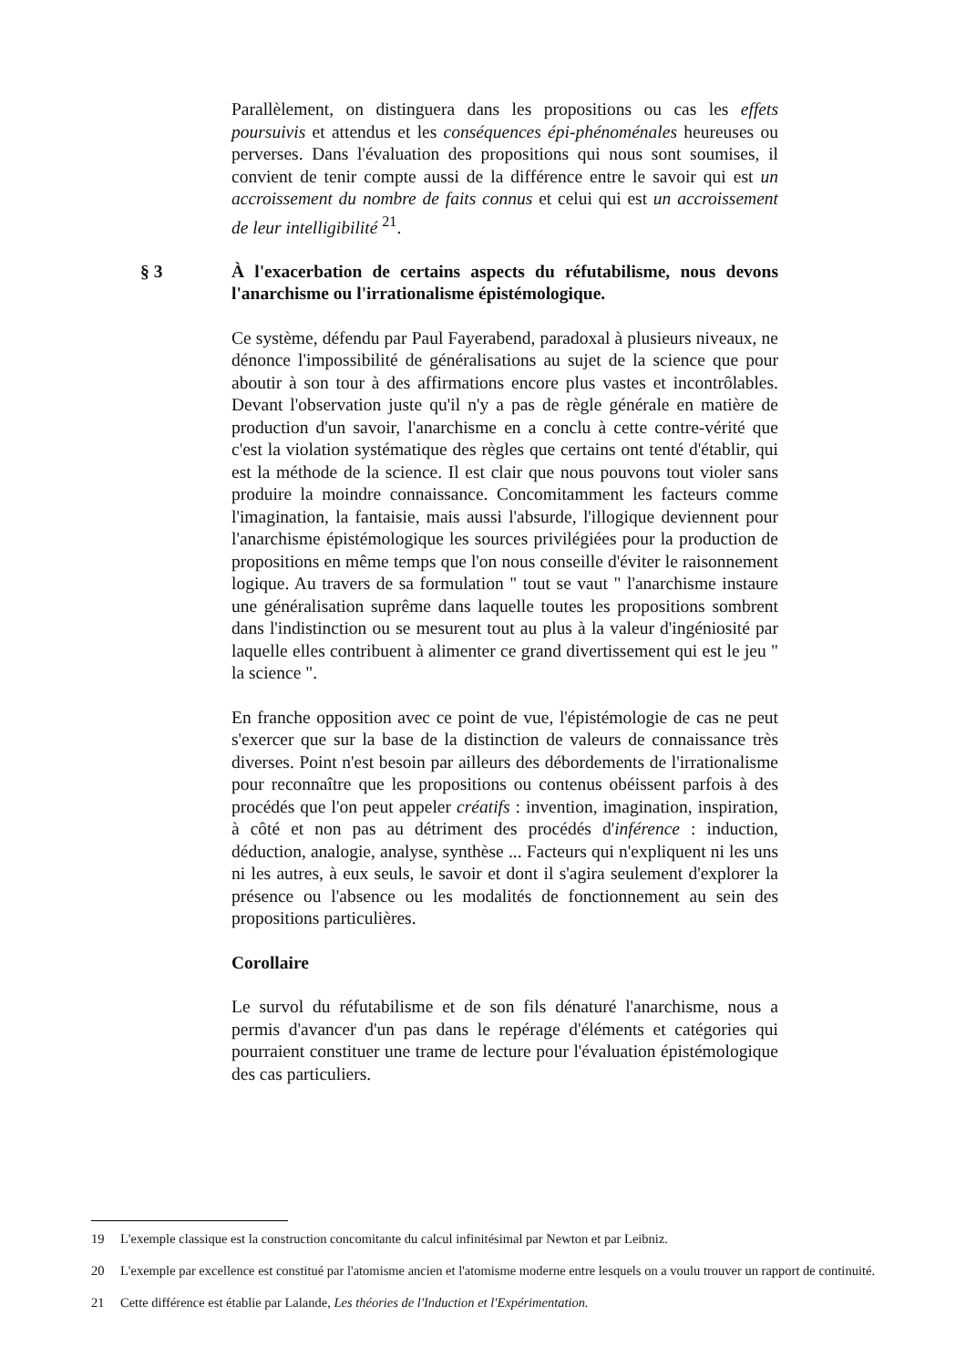Parallèlement, on distinguera dans les propositions ou cas les effets poursuivis et attendus et les conséquences épi-phénoménales heureuses ou perverses. Dans l'évaluation des propositions qui nous sont soumises, il convient de tenir compte aussi de la différence entre le savoir qui est un accroissement du nombre de faits connus et celui qui est un accroissement de leur intelligibilité <sup>21</sup>.
§ 3 À l'exacerbation de certains aspects du réfutabilisme, nous devons l'anarchisme ou l'irrationalisme épistémologique.
Ce système, défendu par Paul Fayerabend, paradoxal à plusieurs niveaux, ne dénonce l'impossibilité de généralisations au sujet de la science que pour aboutir à son tour à des affirmations encore plus vastes et incontrôlables. Devant l'observation juste qu'il n'y a pas de règle générale en matière de production d'un savoir, l'anarchisme en a conclu à cette contre-vérité que c'est la violation systématique des règles que certains ont tenté d'établir, qui est la méthode de la science. Il est clair que nous pouvons tout violer sans produire la moindre connaissance. Concomitamment les facteurs comme l'imagination, la fantaisie, mais aussi l'absurde, l'illogique deviennent pour l'anarchisme épistémologique les sources privilégiées pour la production de propositions en même temps que l'on nous conseille d'éviter le raisonnement logique. Au travers de sa formulation " tout se vaut " l'anarchisme instaure une généralisation suprême dans laquelle toutes les propositions sombrent dans l'indistinction ou se mesurent tout au plus à la valeur d'ingéniosité par laquelle elles contribuent à alimenter ce grand divertissement qui est le jeu " la science ".
En franche opposition avec ce point de vue, l'épistémologie de cas ne peut s'exercer que sur la base de la distinction de valeurs de connaissance très diverses. Point n'est besoin par ailleurs des débordements de l'irrationalisme pour reconnaître que les propositions ou contenus obéissent parfois à des procédés que l'on peut appeler créatifs : invention, imagination, inspiration, à côté et non pas au détriment des procédés d'inférence : induction, déduction, analogie, analyse, synthèse ... Facteurs qui n'expliquent ni les uns ni les autres, à eux seuls, le savoir et dont il s'agira seulement d'explorer la présence ou l'absence ou les modalités de fonctionnement au sein des propositions particulières.
Corollaire
Le survol du réfutabilisme et de son fils dénaturé l'anarchisme, nous a permis d'avancer d'un pas dans le repérage d'éléments et catégories qui pourraient constituer une trame de lecture pour l'évaluation épistémologique des cas particuliers.
19 L'exemple classique est la construction concomitante du calcul infinitésimal par Newton et par Leibniz.
20 L'exemple par excellence est constitué par l'atomisme ancien et l'atomisme moderne entre lesquels on a voulu trouver un rapport de continuité.
21 Cette différence est établie par Lalande, Les théories de l'Induction et l'Expérimentation.